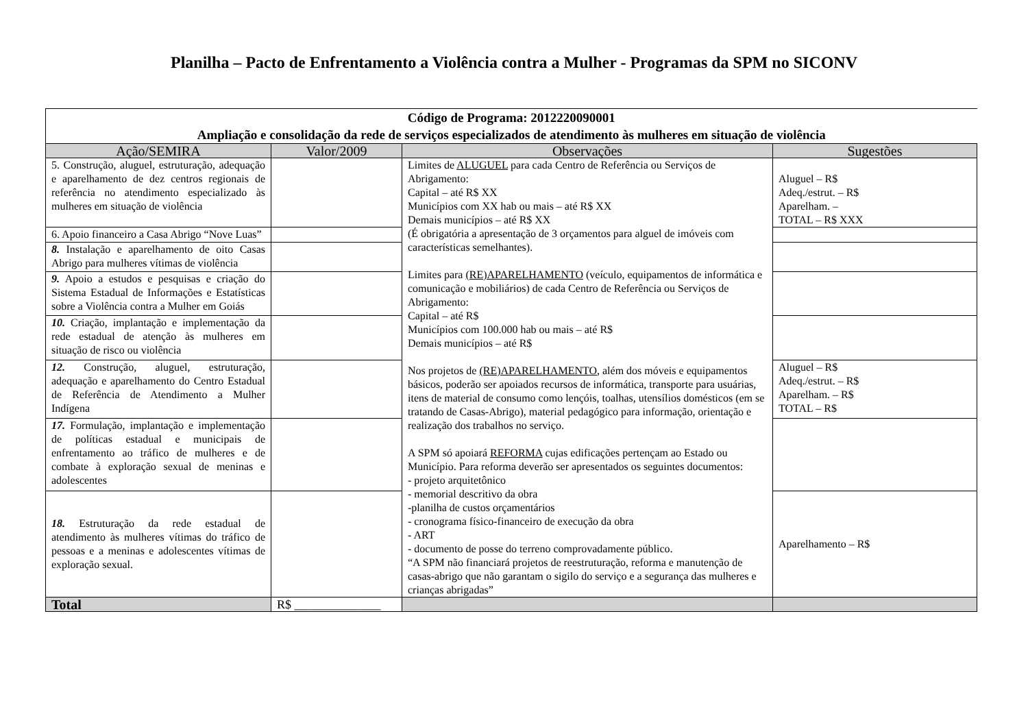Planilha – Pacto de Enfrentamento a Violência contra a Mulher - Programas da SPM no SICONV
| Código de Programa: 2012220090001 Ampliação e consolidação da rede de serviços especializados de atendimento às mulheres em situação de violência | | | |
| Ação/SEMIRA | Valor/2009 | Observações | Sugestões |
| 5. Construção, aluguel, estruturação, adequação e aparelhamento de dez centros regionais de referência no atendimento especializado às mulheres em situação de violência | | Limites de ALUGUEL para cada Centro de Referência ou Serviços de Abrigamento: Capital – até R$ XX Municípios com XX hab ou mais – até R$ XX Demais municípios – até R$ XX (É obrigatória a apresentação de 3 orçamentos para alguel de imóveis com características semelhantes). Limites para (RE)APARELHAMENTO (veículo, equipamentos de informática e comunicação e mobiliários) de cada Centro de Referência ou Serviços de Abrigamento: Capital – até R$ Municípios com 100.000 hab ou mais – até R$ Demais municípios – até R$ Nos projetos de (RE)APARELHAMENTO , além dos móveis e equipamentos básicos, poderão ser apoiados recursos de informática, transporte para usuárias, itens de material de consumo como lençóis, toalhas, utensílios domésticos (em se tratando de Casas-Abrigo), material pedagógico para informação, orientação e realização dos trabalhos no serviço. A SPM só apoiará REFORMA cujas edificações pertençam ao Estado ou Município. Para reforma deverão ser apresentados os seguintes documentos: - projeto arquitetônico - memorial descritivo da obra -planilha de custos orçamentários - cronograma físico-financeiro de execução da obra - ART - documento de posse do terreno comprovadamente público. “A SPM não financiará projetos de reestruturação, reforma e manutenção de casas-abrigo que não garantam o sigilo do serviço e a segurança das mulheres e crianças abrigadas” | Aluguel – R$ Adeq./estrut. – R$ Aparelham. – TOTAL – R$ XXX |
| 6. Apoio financeiro a Casa Abrigo “Nove Luas” | | | |
| 8. Instalação e aparelhamento de oito Casas Abrigo para mulheres vítimas de violência | | | |
| 9. Apoio a estudos e pesquisas e criação do Sistema Estadual de Informações e Estatísticas sobre a Violência contra a Mulher em Goiás | | | |
| 10. Criação, implantação e implementação da rede estadual de atenção às mulheres em situação de risco ou violência | | | |
| 12. Construção, aluguel, estruturação, adequação e aparelhamento do Centro Estadual de Referência de Atendimento a Mulher Indígena | | | Aluguel – R$ Adeq./estrut. – R$ Aparelham. – R$ TOTAL – R$ |
| 17. Formulação, implantação e implementação de políticas estadual e municipais de enfrentamento ao tráfico de mulheres e de combate à exploração sexual de meninas e adolescentes | | | |
| 18. Estruturação da rede estadual de atendimento às mulheres vítimas do tráfico de pessoas e a meninas e adolescentes vítimas de exploração sexual. | | | Aparelhamento – R$ |
| Total | R$ ______________ | | |